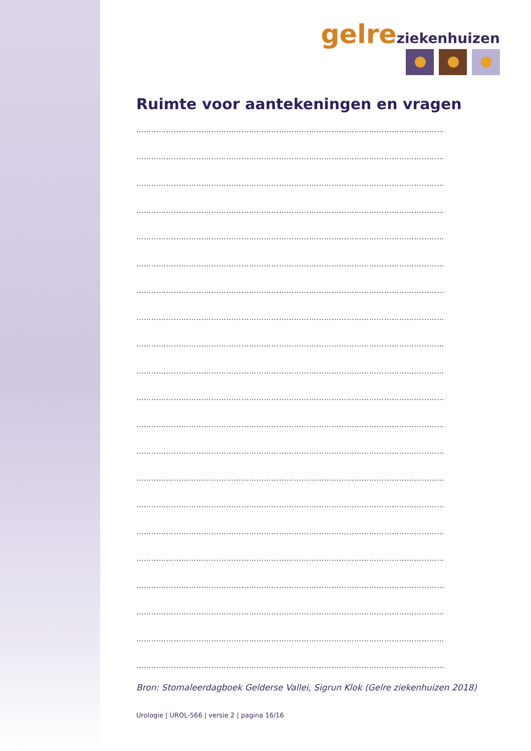gelre ziekenhuizen
Ruimte voor aantekeningen en vragen
……………………………………………………………………………………………………………
……………………………………………………………………………………………………………
……………………………………………………………………………………………………………
……………………………………………………………………………………………………………
……………………………………………………………………………………………………………
……………………………………………………………………………………………………………
……………………………………………………………………………………………………………
……………………………………………………………………………………………………………
……………………………………………………………………………………………………………
……………………………………………………………………………………………………………
……………………………………………………………………………………………………………
……………………………………………………………………………………………………………
……………………………………………………………………………………………………………
……………………………………………………………………………………………………………
……………………………………………………………………………………………………………
……………………………………………………………………………………………………………
……………………………………………………………………………………………………………
……………………………………………………………………………………………………………
……………………………………………………………………………………………………………
……………………………………………………………………………………………………………
……………………………………………………………………………………………………………
Bron: Stomaleerdagboek Gelderse Vallei, Sigrun Klok (Gelre ziekenhuizen 2018)
Urologie | UROL-566 | versie 2 | pagina 16/16